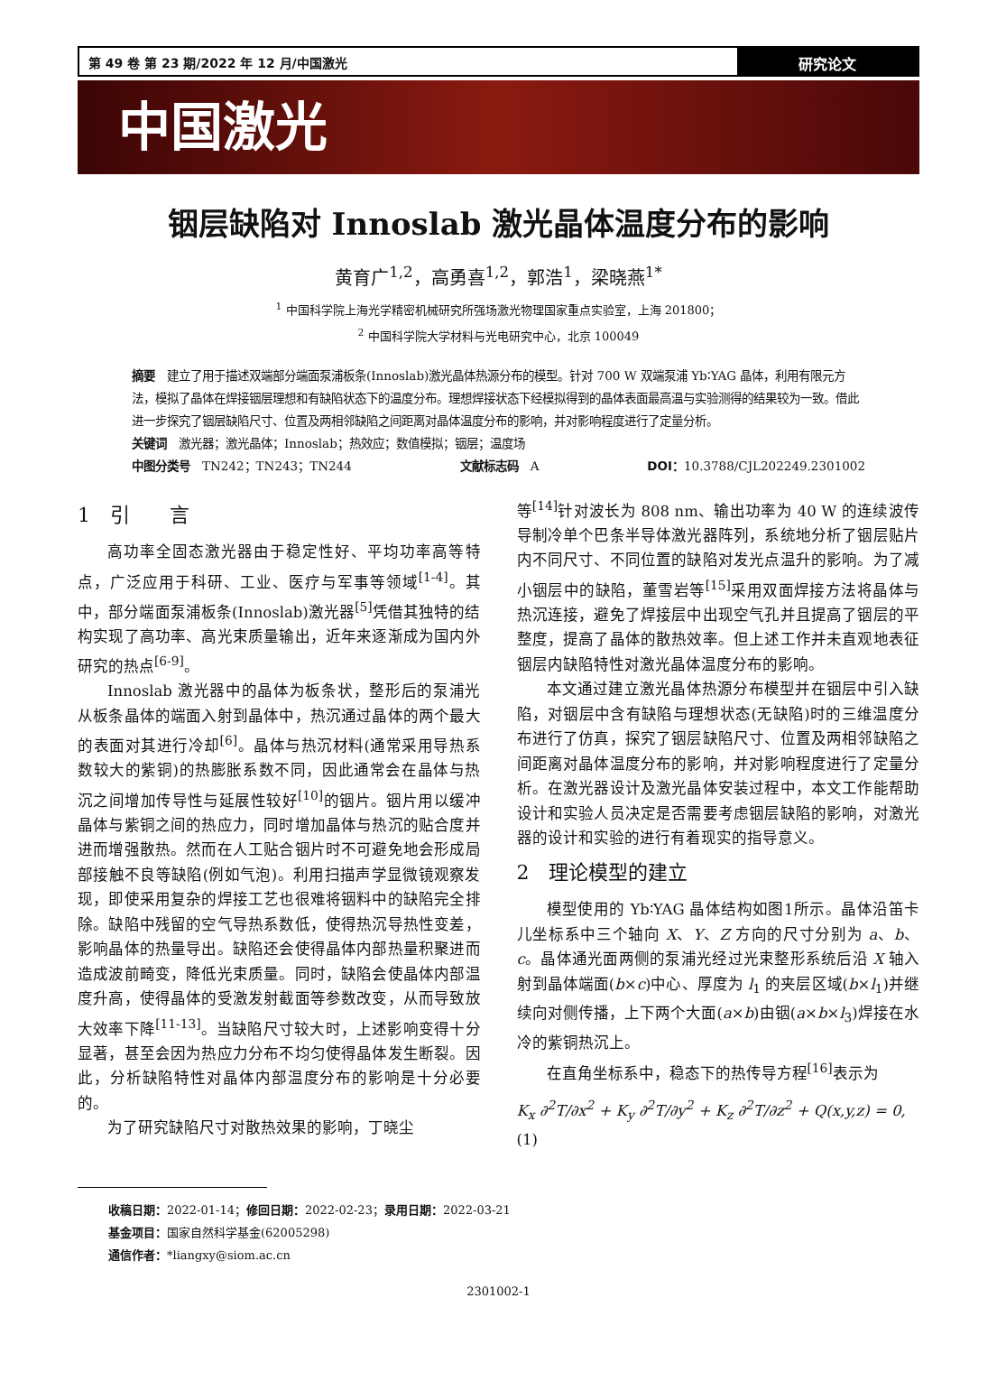第 49 卷 第 23 期/2022 年 12 月/中国激光
研究论文
中国激光
铟层缺陷对 Innoslab 激光晶体温度分布的影响
黄育广<sup>1,2</sup>，高勇喜<sup>1,2</sup>，郭浩<sup>1</sup>，梁晓燕<sup>1*</sup>
<sup>1</sup> 中国科学院上海光学精密机械研究所强场激光物理国家重点实验室，上海 201800；
<sup>2</sup> 中国科学院大学材料与光电研究中心，北京 100049
摘要　建立了用于描述双端部分端面泵浦板条(Innoslab)激光晶体热源分布的模型。针对 700 W 双端泵浦 Yb∶YAG 晶体，利用有限元方法，模拟了晶体在焊接铟层理想和有缺陷状态下的温度分布。理想焊接状态下经模拟得到的晶体表面最高温与实验测得的结果较为一致。借此进一步探究了铟层缺陷尺寸、位置及两相邻缺陷之间距离对晶体温度分布的影响，并对影响程度进行了定量分析。
关键词　激光器；激光晶体；Innoslab；热效应；数值模拟；铟层；温度场
中图分类号　TN242；TN243；TN244 文献标志码　A DOI：10.3788/CJL202249.2301002
1　引　　言
高功率全固态激光器由于稳定性好、平均功率高等特点，广泛应用于科研、工业、医疗与军事等领域<sup>[1-4]</sup>。其中，部分端面泵浦板条(Innoslab)激光器<sup>[5]</sup>凭借其独特的结构实现了高功率、高光束质量输出，近年来逐渐成为国内外研究的热点<sup>[6-9]</sup>。
Innoslab 激光器中的晶体为板条状，整形后的泵浦光从板条晶体的端面入射到晶体中，热沉通过晶体的两个最大的表面对其进行冷却<sup>[6]</sup>。晶体与热沉材料(通常采用导热系数较大的紫铜)的热膨胀系数不同，因此通常会在晶体与热沉之间增加传导性与延展性较好<sup>[10]</sup>的铟片。铟片用以缓冲晶体与紫铜之间的热应力，同时增加晶体与热沉的贴合度并进而增强散热。然而在人工贴合铟片时不可避免地会形成局部接触不良等缺陷(例如气泡)。利用扫描声学显微镜观察发现，即使采用复杂的焊接工艺也很难将铟料中的缺陷完全排除。缺陷中残留的空气导热系数低，使得热沉导热性变差，影响晶体的热量导出。缺陷还会使得晶体内部热量积聚进而造成波前畸变，降低光束质量。同时，缺陷会使晶体内部温度升高，使得晶体的受激发射截面等参数改变，从而导致放大效率下降<sup>[11-13]</sup>。当缺陷尺寸较大时，上述影响变得十分显著，甚至会因为热应力分布不均匀使得晶体发生断裂。因此，分析缺陷特性对晶体内部温度分布的影响是十分必要的。
为了研究缺陷尺寸对散热效果的影响，丁晓尘
等<sup>[14]</sup>针对波长为 808 nm、输出功率为 40 W 的连续波传导制冷单个巴条半导体激光器阵列，系统地分析了铟层贴片内不同尺寸、不同位置的缺陷对发光点温升的影响。为了减小铟层中的缺陷，董雪岩等<sup>[15]</sup>采用双面焊接方法将晶体与热沉连接，避免了焊接层中出现空气孔并且提高了铟层的平整度，提高了晶体的散热效率。但上述工作并未直观地表征铟层内缺陷特性对激光晶体温度分布的影响。
本文通过建立激光晶体热源分布模型并在铟层中引入缺陷，对铟层中含有缺陷与理想状态(无缺陷)时的三维温度分布进行了仿真，探究了铟层缺陷尺寸、位置及两相邻缺陷之间距离对晶体温度分布的影响，并对影响程度进行了定量分析。在激光器设计及激光晶体安装过程中，本文工作能帮助设计和实验人员决定是否需要考虑铟层缺陷的影响，对激光器的设计和实验的进行有着现实的指导意义。
2　理论模型的建立
模型使用的 Yb∶YAG 晶体结构如图1所示。晶体沿笛卡儿坐标系中三个轴向 X、Y、Z 方向的尺寸分别为 a、b、c。晶体通光面两侧的泵浦光经过光束整形系统后沿 X 轴入射到晶体端面(b×c)中心、厚度为 l<sub>1</sub> 的夹层区域(b×l<sub>1</sub>)并继续向对侧传播，上下两个大面(a×b)由铟(a×b×l<sub>3</sub>)焊接在水冷的紫铜热沉上。
在直角坐标系中，稳态下的热传导方程<sup>[16]</sup>表示为
K<sub>x</sub> ∂<sup>2</sup>T/∂x<sup>2</sup> + K<sub>y</sub> ∂<sup>2</sup>T/∂y<sup>2</sup> + K<sub>z</sub> ∂<sup>2</sup>T/∂z<sup>2</sup> + Q(x,y,z) = 0,(1)
收稿日期：2022-01-14；修回日期：2022-02-23；录用日期：2022-03-21
基金项目：国家自然科学基金(62005298)
通信作者：*liangxy@siom.ac.cn
2301002-1